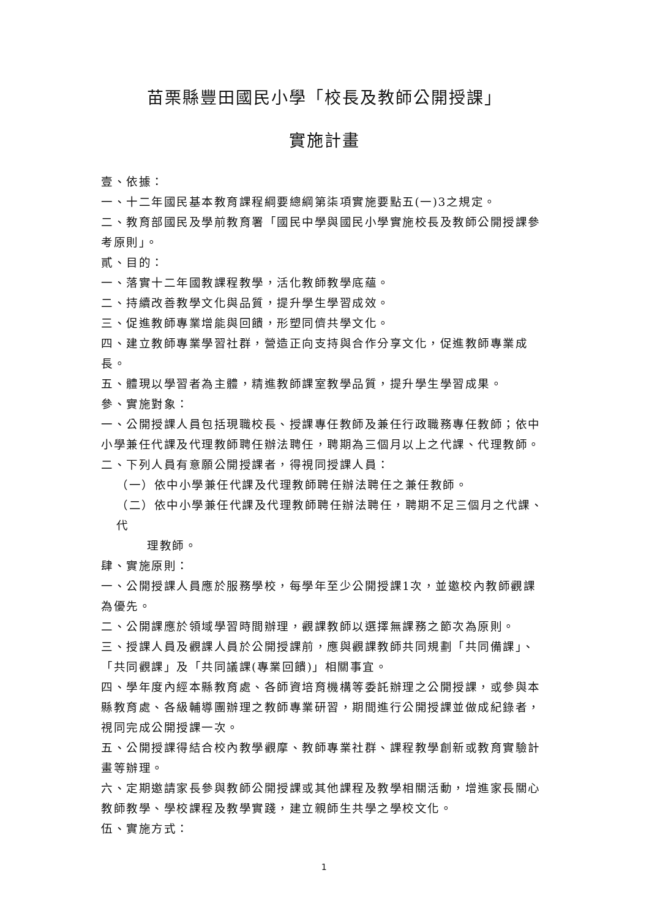苗栗縣豐田國民小學「校長及教師公開授課」
實施計畫
壹、依據：
一、十二年國民基本教育課程綱要總綱第柒項實施要點五(一)3之規定。
二、教育部國民及學前教育署「國民中學與國民小學實施校長及教師公開授課參考原則」。
貳、目的：
一、落實十二年國教課程教學，活化教師教學底蘊。
二、持續改善教學文化與品質，提升學生學習成效。
三、促進教師專業增能與回饋，形塑同儕共學文化。
四、建立教師專業學習社群，營造正向支持與合作分享文化，促進教師專業成長。
五、體現以學習者為主體，精進教師課室教學品質，提升學生學習成果。
參、實施對象：
一、公開授課人員包括現職校長、授課專任教師及兼任行政職務專任教師；依中小學兼任代課及代理教師聘任辦法聘任，聘期為三個月以上之代課、代理教師。
二、下列人員有意願公開授課者，得視同授課人員：
（一）依中小學兼任代課及代理教師聘任辦法聘任之兼任教師。
（二）依中小學兼任代課及代理教師聘任辦法聘任，聘期不足三個月之代課、代
理教師。
肆、實施原則：
一、公開授課人員應於服務學校，每學年至少公開授課1次，並邀校內教師觀課為優先。
二、公開課應於領域學習時間辦理，觀課教師以選擇無課務之節次為原則。
三、授課人員及觀課人員於公開授課前，應與觀課教師共同規劃「共同備課」、「共同觀課」及「共同議課(專業回饋)」相關事宜。
四、學年度內經本縣教育處、各師資培育機構等委託辦理之公開授課，或參與本縣教育處、各級輔導團辦理之教師專業研習，期間進行公開授課並做成紀錄者，視同完成公開授課一次。
五、公開授課得結合校內教學觀摩、教師專業社群、課程教學創新或教育實驗計畫等辦理。
六、定期邀請家長參與教師公開授課或其他課程及教學相關活動，增進家長關心教師教學、學校課程及教學實踐，建立親師生共學之學校文化。
伍、實施方式：
1